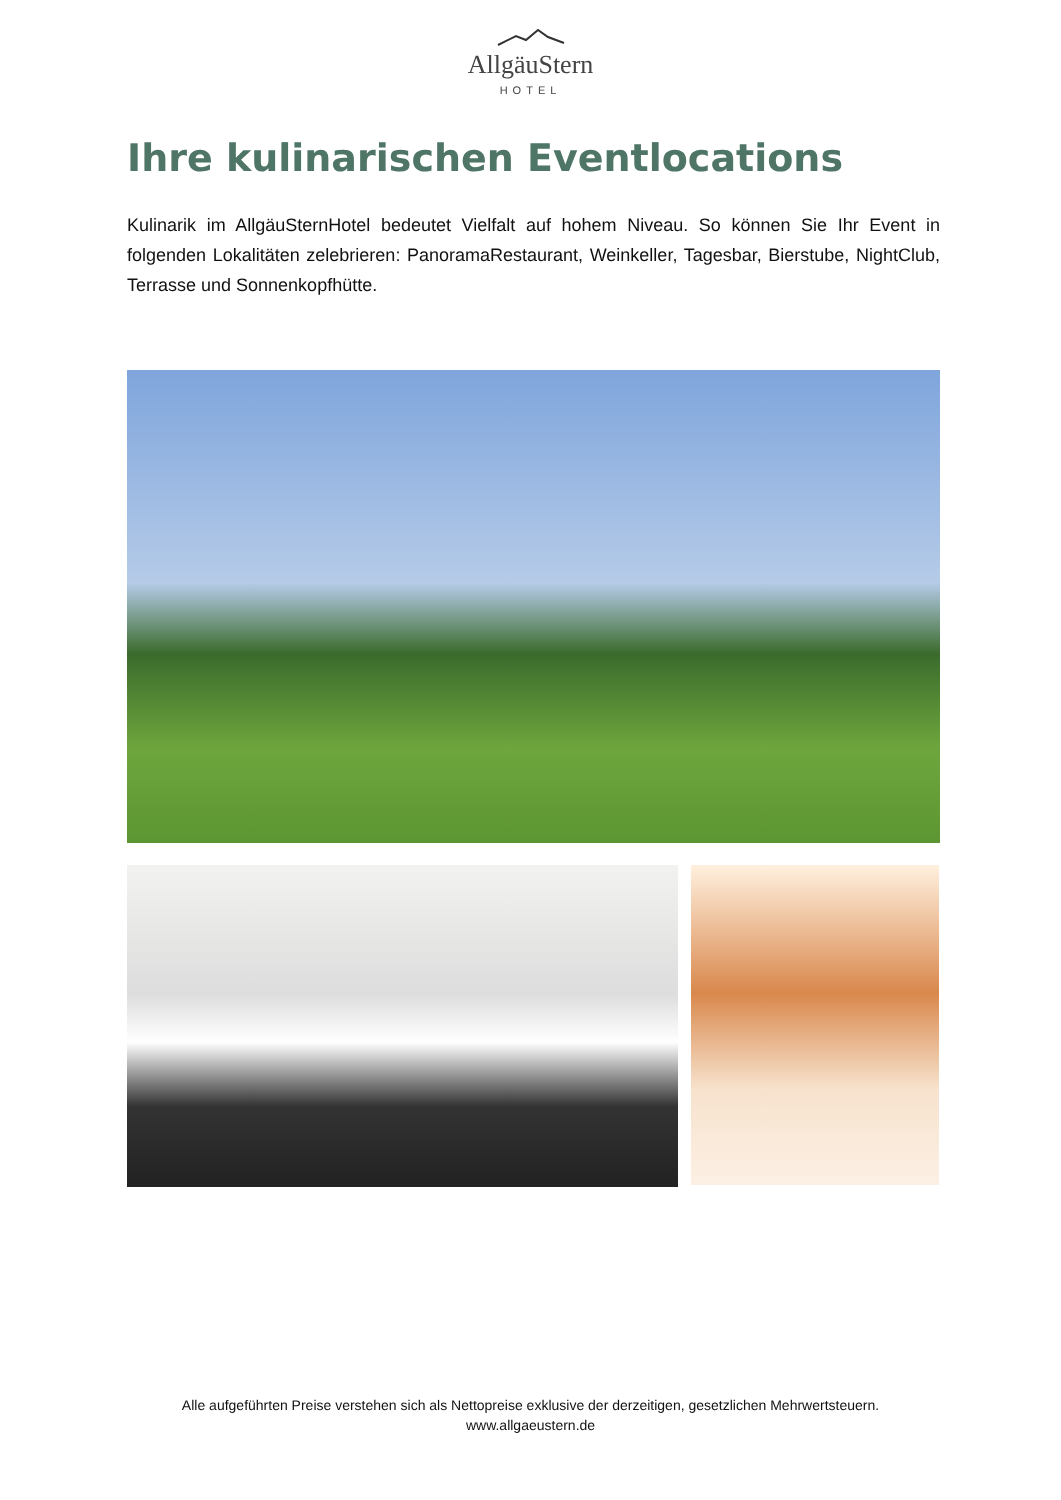AllgäuStern
HOTEL
Ihre kulinarischen Eventlocations
Kulinarik im AllgäuSternHotel bedeutet Vielfalt auf hohem Niveau. So können Sie Ihr Event in folgenden Lokalitäten zelebrieren: PanoramaRestaurant, Weinkeller, Tagesbar, Bierstube, NightClub, Terrasse und Sonnenkopfhütte.
Alle aufgeführten Preise verstehen sich als Nettopreise exklusive der derzeitigen, gesetzlichen Mehrwertsteuern.
www.allgaeustern.de